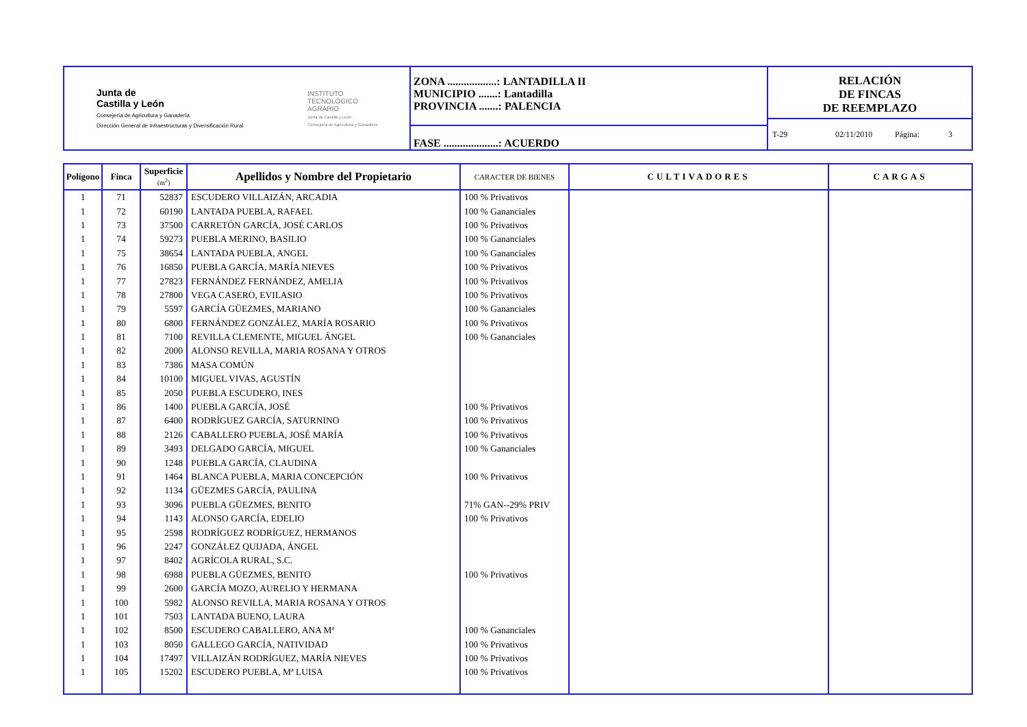Junta de
Castilla y León
Consejería de Agricultura y Ganadería
Dirección General de Infraestructuras y Diversificación Rural
INSTITUTO
TECNOLÓGICO
AGRARIO
Junta de Castilla y León
Consejería de Agricultura y Ganadería
ZONA ..................: LANTADILLA II
MUNICIPIO .......: Lantadilla
PROVINCIA .......: PALENCIA
FASE ....................: ACUERDO
RELACIÓN
DE FINCAS
DE REEMPLAZO
T-29 02/11/2010 Página: 3
| Polígono | Finca | Superficie (m<sup>2</sup>) | Apellidos y Nombre del Propietario | CARACTER DE BIENES | CULTIVADORES | CARGAS |
| --- | --- | --- | --- | --- | --- | --- |
| 1 | 71 | 52837 | ESCUDERO VILLAIZÁN, ARCADIA | 100 % Privativos | | |
| 1 | 72 | 60190 | LANTADA PUEBLA, RAFAEL | 100 % Gananciales | | |
| 1 | 73 | 37500 | CARRETÓN GARCÍA, JOSÉ CARLOS | 100 % Privativos | | |
| 1 | 74 | 59273 | PUEBLA MERINO, BASILIO | 100 % Gananciales | | |
| 1 | 75 | 38654 | LANTADA PUEBLA, ANGEL | 100 % Gananciales | | |
| 1 | 76 | 16850 | PUEBLA GARCÍA, MARÍA NIEVES | 100 % Privativos | | |
| 1 | 77 | 27823 | FERNÁNDEZ FERNÁNDEZ, AMELIA | 100 % Privativos | | |
| 1 | 78 | 27800 | VEGA CASERO, EVILASIO | 100 % Privativos | | |
| 1 | 79 | 5597 | GARCÍA GÜEZMES, MARIANO | 100 % Gananciales | | |
| 1 | 80 | 6800 | FERNÁNDEZ GONZÁLEZ, MARÍA ROSARIO | 100 % Privativos | | |
| 1 | 81 | 7100 | REVILLA CLEMENTE, MIGUEL ÁNGEL | 100 % Gananciales | | |
| 1 | 82 | 2000 | ALONSO REVILLA, MARIA ROSANA Y OTROS | | | |
| 1 | 83 | 7386 | MASA COMÚN | | | |
| 1 | 84 | 10100 | MIGUEL VIVAS, AGUSTÍN | | | |
| 1 | 85 | 2050 | PUEBLA ESCUDERO, INES | | | |
| 1 | 86 | 1400 | PUEBLA GARCÍA, JOSÉ | 100 % Privativos | | |
| 1 | 87 | 6400 | RODRÍGUEZ GARCÍA, SATURNINO | 100 % Privativos | | |
| 1 | 88 | 2126 | CABALLERO PUEBLA, JOSÉ MARÍA | 100 % Privativos | | |
| 1 | 89 | 3493 | DELGADO GARCÍA, MIGUEL | 100 % Gananciales | | |
| 1 | 90 | 1248 | PUEBLA GARCÍA, CLAUDINA | | | |
| 1 | 91 | 1464 | BLANCA PUEBLA, MARIA CONCEPCIÓN | 100 % Privativos | | |
| 1 | 92 | 1134 | GÜEZMES GARCÍA, PAULINA | | | |
| 1 | 93 | 3096 | PUEBLA GÜEZMES, BENITO | 71% GAN--29% PRIV | | |
| 1 | 94 | 1143 | ALONSO GARCÍA, EDELIO | 100 % Privativos | | |
| 1 | 95 | 2598 | RODRÍGUEZ RODRÍGUEZ, HERMANOS | | | |
| 1 | 96 | 2247 | GONZÁLEZ QUIJADA, ÁNGEL | | | |
| 1 | 97 | 8402 | AGRÍCOLA RURAL, S.C. | | | |
| 1 | 98 | 6988 | PUEBLA GÜEZMES, BENITO | 100 % Privativos | | |
| 1 | 99 | 2600 | GARCÍA MOZO, AURELIO Y HERMANA | | | |
| 1 | 100 | 5982 | ALONSO REVILLA, MARIA ROSANA Y OTROS | | | |
| 1 | 101 | 7503 | LANTADA BUENO, LAURA | | | |
| 1 | 102 | 8500 | ESCUDERO CABALLERO, ANA Mª | 100 % Gananciales | | |
| 1 | 103 | 8050 | GALLEGO GARCÍA, NATIVIDAD | 100 % Privativos | | |
| 1 | 104 | 17497 | VILLAIZÁN RODRÍGUEZ, MARÍA NIEVES | 100 % Privativos | | |
| 1 | 105 | 15202 | ESCUDERO PUEBLA, Mª LUISA | 100 % Privativos | | |